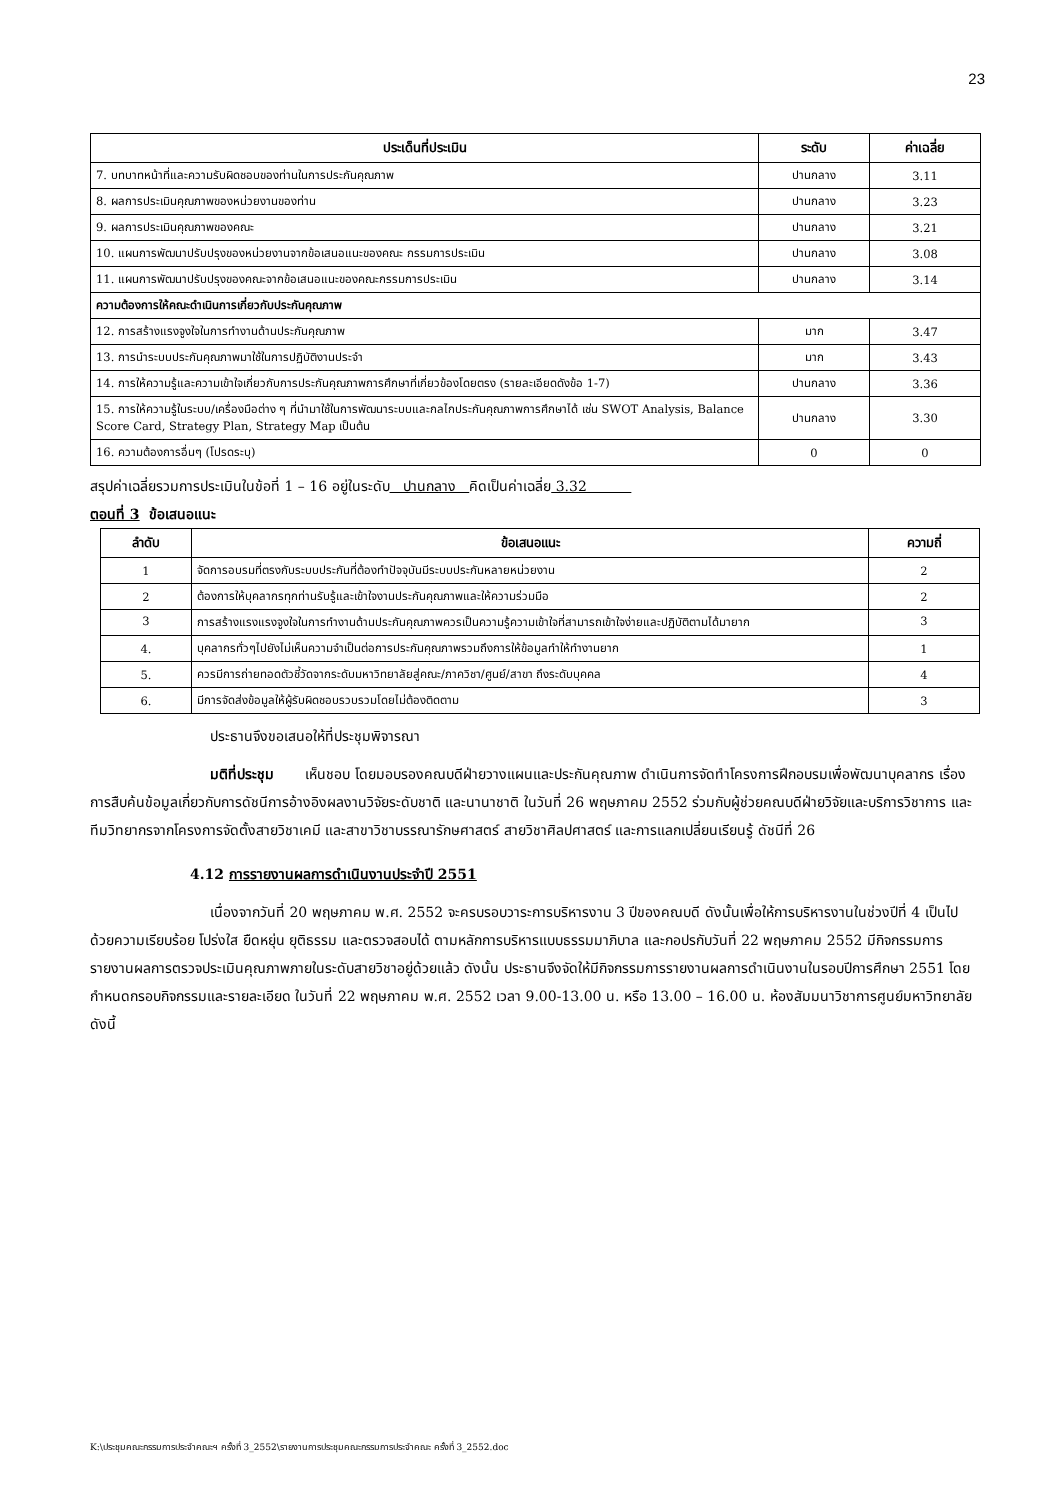23
| ประเด็นที่ประเมิน | ระดับ | ค่าเฉลี่ย |
| --- | --- | --- |
| 7. บทบาทหน้าที่และความรับผิดชอบของท่านในการประกันคุณภาพ | ปานกลาง | 3.11 |
| 8. ผลการประเมินคุณภาพของหน่วยงานของท่าน | ปานกลาง | 3.23 |
| 9. ผลการประเมินคุณภาพของคณะ | ปานกลาง | 3.21 |
| 10. แผนการพัฒนาปรับปรุงของหน่วยงานจากข้อเสนอแนะของคณะ กรรมการประเมิน | ปานกลาง | 3.08 |
| 11. แผนการพัฒนาปรับปรุงของคณะจากข้อเสนอแนะของคณะกรรมการประเมิน | ปานกลาง | 3.14 |
| ความต้องการให้คณะดำเนินการเกี่ยวกับประกันคุณภาพ | | |
| 12. การสร้างแรงจูงใจในการทำงานด้านประกันคุณภาพ | มาก | 3.47 |
| 13. การนำระบบประกันคุณภาพมาใช้ในการปฏิบัติงานประจำ | มาก | 3.43 |
| 14. การให้ความรู้และความเข้าใจเกี่ยวกับการประกันคุณภาพการศึกษาที่เกี่ยวข้องโดยตรง (รายละเอียดดังข้อ 1-7) | ปานกลาง | 3.36 |
| 15. การให้ความรู้ในระบบ/เครื่องมือต่าง ๆ ที่นำมาใช้ในการพัฒนาระบบและกลไกประกันคุณภาพการศึกษาได้ เช่น SWOT Analysis, Balance Score Card, Strategy Plan, Strategy Map เป็นต้น | ปานกลาง | 3.30 |
| 16. ความต้องการอื่นๆ (โปรดระบุ) | 0 | 0 |
สรุปค่าเฉลี่ยรวมการประเมินในข้อที่ 1 – 16 อยู่ในระดับ ปานกลาง คิดเป็นค่าเฉลี่ย 3.32
ตอนที่ 3 ข้อเสนอแนะ
| ลำดับ | ข้อเสนอแนะ | ความถี่ |
| --- | --- | --- |
| 1 | จัดการอบรมที่ตรงกับระบบประกันที่ต้องทำปัจจุบันมีระบบประกันหลายหน่วยงาน | 2 |
| 2 | ต้องการให้บุคลากรทุกท่านรับรู้และเข้าใจงานประกันคุณภาพและให้ความร่วมมือ | 2 |
| 3 | การสร้างแรงแรงจูงใจในการทำงานด้านประกันคุณภาพควรเป็นความรู้ความเข้าใจที่สามารถเข้าใจง่ายและปฏิบัติตามได้มายาก | 3 |
| 4. | บุคลากรทั่วๆไปยังไม่เห็นความจำเป็นต่อการประกันคุณภาพรวมถึงการให้ข้อมูลทำให้ทำงานยาก | 1 |
| 5. | ควรมีการถ่ายทอดตัวชี้วัดจากระดับมหาวิทยาลัยสู่คณะ/ภาควิชา/ศูนย์/สาขา ถึงระดับบุคคล | 4 |
| 6. | มีการจัดส่งข้อมูลให้ผู้รับผิดชอบรวบรวมโดยไม่ต้องติดตาม | 3 |
ประธานจึงขอเสนอให้ที่ประชุมพิจารณา
มติที่ประชุม เห็นชอบ โดยมอบรองคณบดีฝ่ายวางแผนและประกันคุณภาพ ดำเนินการจัดทำโครงการฝึกอบรมเพื่อพัฒนาบุคลากร เรื่อง การสืบค้นข้อมูลเกี่ยวกับการดัชนีการอ้างอิงผลงานวิจัยระดับชาติ และนานาชาติ ในวันที่ 26 พฤษภาคม 2552 ร่วมกับผู้ช่วยคณบดีฝ่ายวิจัยและบริการวิชาการ และทีมวิทยากรจากโครงการจัดตั้งสายวิชาเคมี และสาขาวิชาบรรณารักษศาสตร์ สายวิชาศิลปศาสตร์ และการแลกเปลี่ยนเรียนรู้ ดัชนีที่ 26
4.12 การรายงานผลการดำเนินงานประจำปี 2551
เนื่องจากวันที่ 20 พฤษภาคม พ.ศ. 2552 จะครบรอบวาระการบริหารงาน 3 ปีของคณบดี ดังนั้นเพื่อให้การบริหารงานในช่วงปีที่ 4 เป็นไปด้วยความเรียบร้อย โปร่งใส ยืดหยุ่น ยุติธรรม และตรวจสอบได้ ตามหลักการบริหารแบบธรรมมาภิบาล และกอปรกับวันที่ 22 พฤษภาคม 2552 มีกิจกรรมการรายงานผลการตรวจประเมินคุณภาพภายในระดับสายวิชาอยู่ด้วยแล้ว ดังนั้น ประธานจึงจัดให้มีกิจกรรมการรายงานผลการดำเนินงานในรอบปีการศึกษา 2551 โดยกำหนดกรอบกิจกรรมและรายละเอียด ในวันที่ 22 พฤษภาคม พ.ศ. 2552 เวลา 9.00-13.00 น. หรือ 13.00 – 16.00 น. ห้องสัมมนาวิชาการศูนย์มหาวิทยาลัย ดังนี้
K:\ประชุมคณะกรรมการประจำคณะฯ ครั้งที่ 3_2552\รายงานการประชุมคณะกรรมการประจำคณะ ครั้งที่ 3_2552.doc